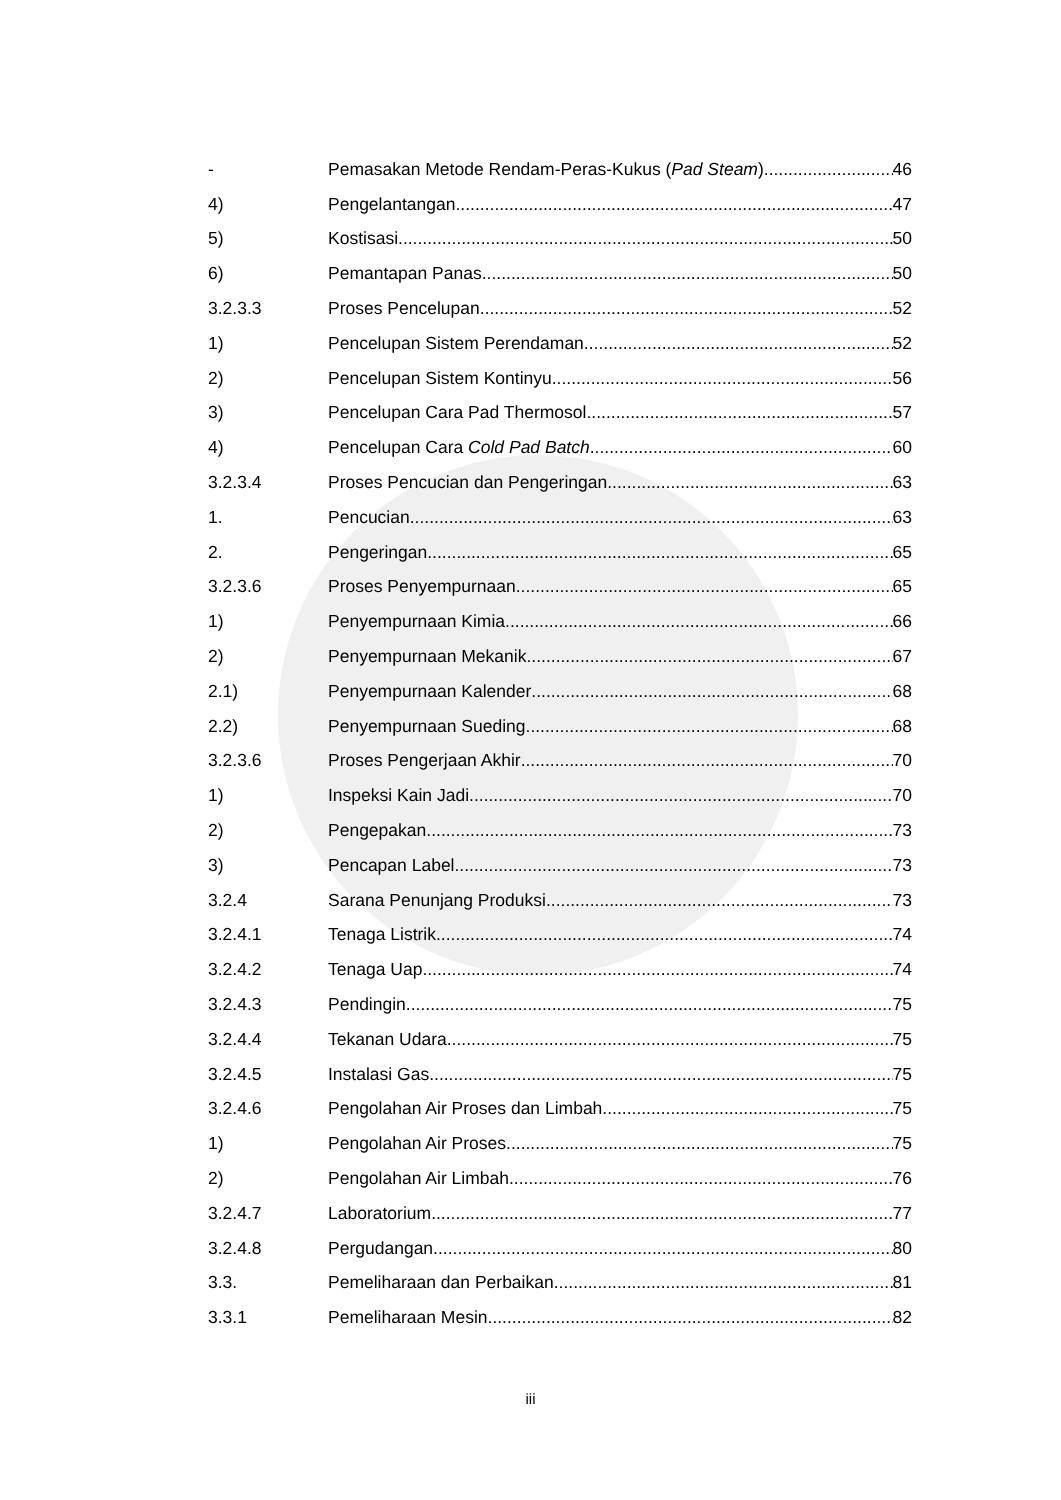- Pemasakan Metode Rendam-Peras-Kukus (Pad Steam) 46
4) Pengelantangan 47
5) Kostisasi 50
6) Pemantapan Panas 50
3.2.3.3 Proses Pencelupan 52
1) Pencelupan Sistem Perendaman 52
2) Pencelupan Sistem Kontinyu 56
3) Pencelupan Cara Pad Thermosol 57
4) Pencelupan Cara Cold Pad Batch 60
3.2.3.4 Proses Pencucian dan Pengeringan 63
1. Pencucian 63
2. Pengeringan 65
3.2.3.6 Proses Penyempurnaan 65
1) Penyempurnaan Kimia 66
2) Penyempurnaan Mekanik 67
2.1) Penyempurnaan Kalender 68
2.2) Penyempurnaan Sueding 68
3.2.3.6 Proses Pengerjaan Akhir 70
1) Inspeksi Kain Jadi 70
2) Pengepakan 73
3) Pencapan Label 73
3.2.4 Sarana Penunjang Produksi 73
3.2.4.1 Tenaga Listrik 74
3.2.4.2 Tenaga Uap 74
3.2.4.3 Pendingin 75
3.2.4.4 Tekanan Udara 75
3.2.4.5 Instalasi Gas 75
3.2.4.6 Pengolahan Air Proses dan Limbah 75
1) Pengolahan Air Proses 75
2) Pengolahan Air Limbah 76
3.2.4.7 Laboratorium 77
3.2.4.8 Pergudangan 80
3.3. Pemeliharaan dan Perbaikan 81
3.3.1 Pemeliharaan Mesin 82
iii